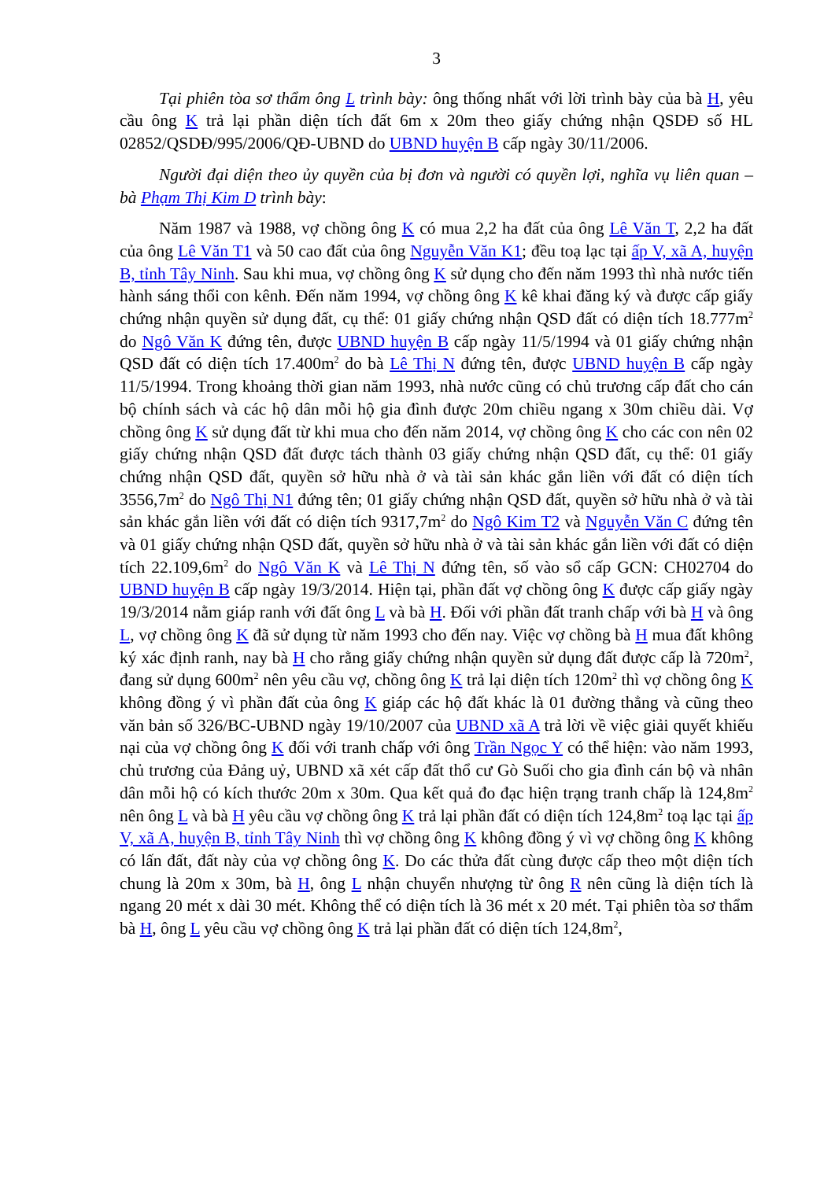3
Tại phiên tòa sơ thẩm ông L trình bày: ông thống nhất với lời trình bày của bà H, yêu cầu ông K trả lại phần diện tích đất 6m x 20m theo giấy chứng nhận QSDĐ số HL 02852/QSDĐ/995/2006/QĐ-UBND do UBND huyện B cấp ngày 30/11/2006.
Người đại diện theo ủy quyền của bị đơn và người có quyền lợi, nghĩa vụ liên quan – bà Phạm Thị Kim D trình bày:
Năm 1987 và 1988, vợ chồng ông K có mua 2,2 ha đất của ông Lê Văn T, 2,2 ha đất của ông Lê Văn T1 và 50 cao đất của ông Nguyễn Văn K1; đều toạ lạc tại ấp V, xã A, huyện B, tỉnh Tây Ninh. Sau khi mua, vợ chồng ông K sử dụng cho đến năm 1993 thì nhà nước tiến hành sáng thổi con kênh. Đến năm 1994, vợ chồng ông K kê khai đăng ký và được cấp giấy chứng nhận quyền sử dụng đất, cụ thể: 01 giấy chứng nhận QSD đất có diện tích 18.777m<sup>2</sup> do Ngô Văn K đứng tên, được UBND huyện B cấp ngày 11/5/1994 và 01 giấy chứng nhận QSD đất có diện tích 17.400m<sup>2</sup> do bà Lê Thị N đứng tên, được UBND huyện B cấp ngày 11/5/1994. Trong khoảng thời gian năm 1993, nhà nước cũng có chủ trương cấp đất cho cán bộ chính sách và các hộ dân mỗi hộ gia đình được 20m chiều ngang x 30m chiều dài. Vợ chồng ông K sử dụng đất từ khi mua cho đến năm 2014, vợ chồng ông K cho các con nên 02 giấy chứng nhận QSD đất được tách thành 03 giấy chứng nhận QSD đất, cụ thể: 01 giấy chứng nhận QSD đất, quyền sở hữu nhà ở và tài sản khác gắn liền với đất có diện tích 3556,7m<sup>2</sup> do Ngô Thị N1 đứng tên; 01 giấy chứng nhận QSD đất, quyền sở hữu nhà ở và tài sản khác gắn liền với đất có diện tích 9317,7m<sup>2</sup> do Ngô Kim T2 và Nguyễn Văn C đứng tên và 01 giấy chứng nhận QSD đất, quyền sở hữu nhà ở và tài sản khác gắn liền với đất có diện tích 22.109,6m<sup>2</sup> do Ngô Văn K và Lê Thị N đứng tên, số vào sổ cấp GCN: CH02704 do UBND huyện B cấp ngày 19/3/2014. Hiện tại, phần đất vợ chồng ông K được cấp giấy ngày 19/3/2014 nằm giáp ranh với đất ông L và bà H. Đối với phần đất tranh chấp với bà H và ông L, vợ chồng ông K đã sử dụng từ năm 1993 cho đến nay. Việc vợ chồng bà H mua đất không ký xác định ranh, nay bà H cho rằng giấy chứng nhận quyền sử dụng đất được cấp là 720m<sup>2</sup>, đang sử dụng 600m<sup>2</sup> nên yêu cầu vợ, chồng ông K trả lại diện tích 120m<sup>2</sup> thì vợ chồng ông K không đồng ý vì phần đất của ông K giáp các hộ đất khác là 01 đường thẳng và cũng theo văn bản số 326/BC-UBND ngày 19/10/2007 của UBND xã A trả lời về việc giải quyết khiếu nại của vợ chồng ông K đối với tranh chấp với ông Trần Ngọc Y có thể hiện: vào năm 1993, chủ trương của Đảng uỷ, UBND xã xét cấp đất thổ cư Gò Suối cho gia đình cán bộ và nhân dân mỗi hộ có kích thước 20m x 30m. Qua kết quả đo đạc hiện trạng tranh chấp là 124,8m<sup>2</sup> nên ông L và bà H yêu cầu vợ chồng ông K trả lại phần đất có diện tích 124,8m<sup>2</sup> toạ lạc tại ấp V, xã A, huyện B, tỉnh Tây Ninh thì vợ chồng ông K không đồng ý vì vợ chồng ông K không có lấn đất, đất này của vợ chồng ông K. Do các thửa đất cùng được cấp theo một diện tích chung là 20m x 30m, bà H, ông L nhận chuyển nhượng từ ông R nên cũng là diện tích là ngang 20 mét x dài 30 mét. Không thể có diện tích là 36 mét x 20 mét. Tại phiên tòa sơ thẩm bà H, ông L yêu cầu vợ chồng ông K trả lại phần đất có diện tích 124,8m<sup>2</sup>,